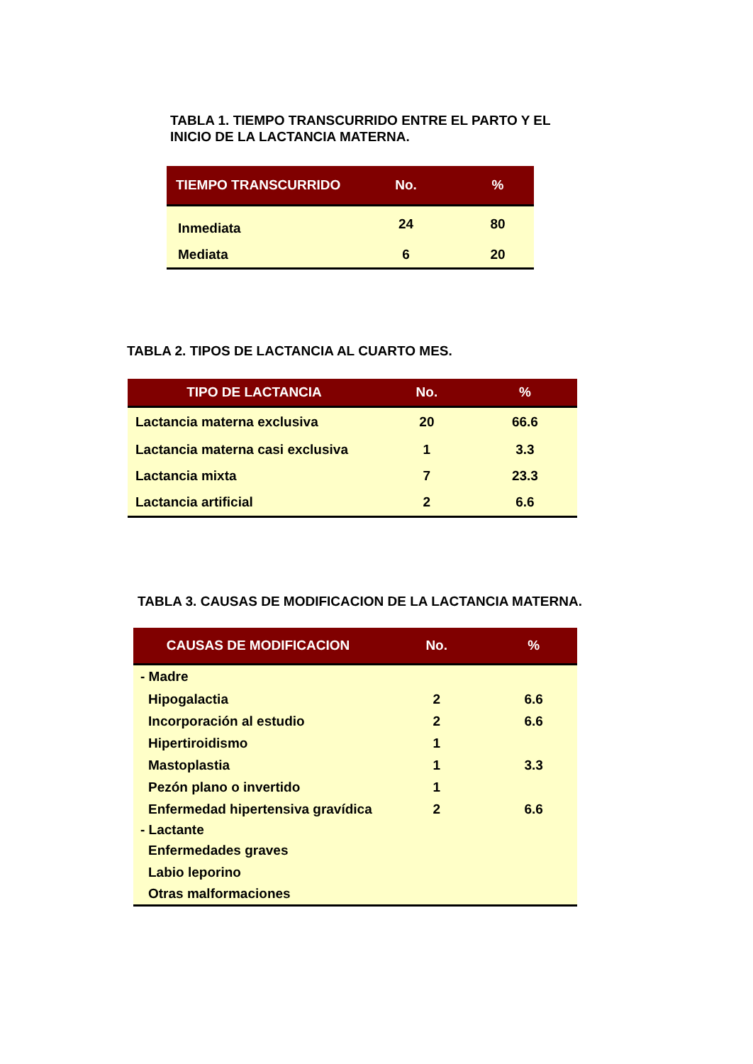TABLA 1. TIEMPO TRANSCURRIDO ENTRE EL PARTO Y EL
INICIO DE LA LACTANCIA MATERNA.
| TIEMPO TRANSCURRIDO | No. | % |
| --- | --- | --- |
| Inmediata | 24 | 80 |
| Mediata | 6 | 20 |
TABLA 2. TIPOS DE LACTANCIA AL CUARTO MES.
| TIPO DE LACTANCIA | No. | % |
| --- | --- | --- |
| Lactancia materna exclusiva | 20 | 66.6 |
| Lactancia materna casi exclusiva | 1 | 3.3 |
| Lactancia mixta | 7 | 23.3 |
| Lactancia artificial | 2 | 6.6 |
TABLA 3. CAUSAS DE MODIFICACION DE LA LACTANCIA MATERNA.
| CAUSAS DE MODIFICACION | No. | % |
| --- | --- | --- |
| - Madre | | |
| Hipogalactia | 2 | 6.6 |
| Incorporación al estudio | 2 | 6.6 |
| Hipertiroidismo | 1 | |
| Mastoplastia | 1 | 3.3 |
| Pezón plano o invertido | 1 | |
| Enfermedad hipertensiva gravídica | 2 | 6.6 |
| - Lactante | | |
| Enfermedades graves | | |
| Labio leporino | | |
| Otras malformaciones | | |